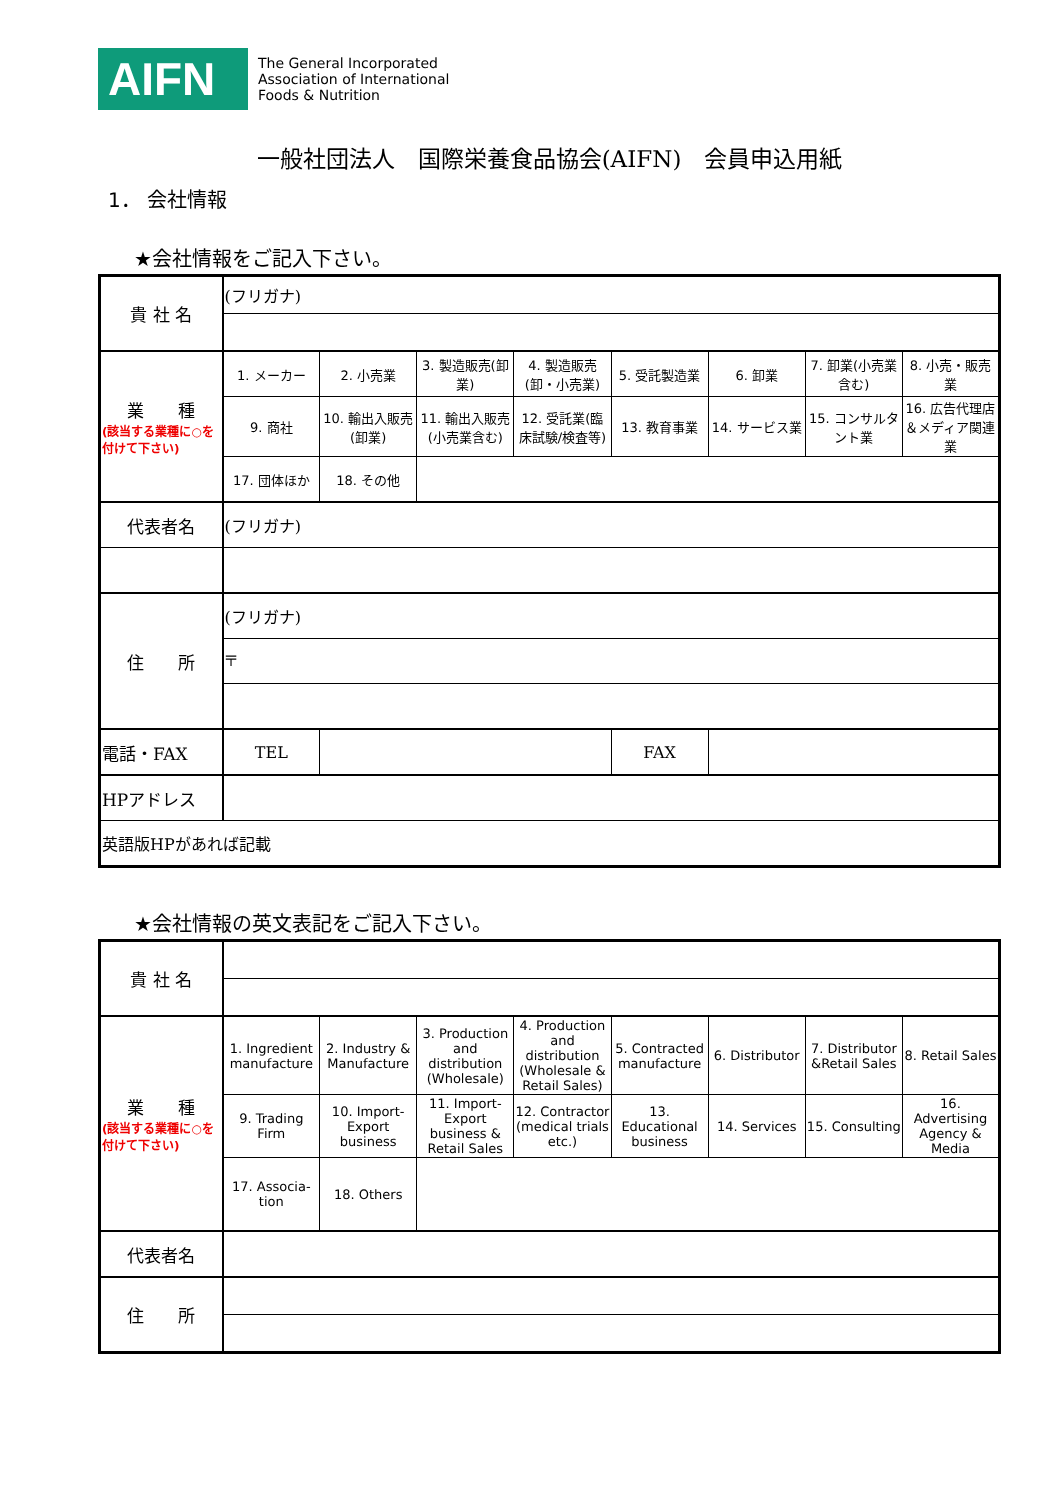AIFN
The General Incorporated
Association of International
Foods & Nutrition
一般社団法人　国際栄養食品協会(AIFN)　会員申込用紙
1． 会社情報
★会社情報をご記入下さい。
| 貴 社 名 | (フリガナ) | | | | | | | |
| 業 種 (該当する業種に○を付けて下さい) | 1. メーカー | 2. 小売業 | 3. 製造販売(卸業) | 4. 製造販売(卸・小売業) | 5. 受託製造業 | 6. 卸業 | 7. 卸業(小売業含む) | 8. 小売・販売業 |
| | 9. 商社 | 10. 輸出入販売(卸業) | 11. 輸出入販売(小売業含む) | 12. 受託業(臨床試験/検査等) | 13. 教育事業 | 14. サービス業 | 15. コンサルタント業 | 16. 広告代理店＆メディア関連業 |
| | 17. 団体ほか | 18. その他 | | | | | | |
| 代表者名 | (フリガナ) | | | | | | | |
| 住 所 | (フリガナ) | | | | | | | |
| | 〒 | | | | | | | |
| 電話・FAX | TEL | | | | FAX | | | |
| HPアドレス | | | | | | | | |
| 英語版HPがあれば記載 | | | | | | | | |
★会社情報の英文表記をご記入下さい。
| 貴 社 名 | | | | | | | | |
| 業 種 (該当する業種に○を付けて下さい) | 1. Ingredient manufacture | 2. Industry & Manufacture | 3. Production and distribution (Wholesale) | 4. Production and distribution (Wholesale & Retail Sales) | 5. Contracted manufacture | 6. Distributor | 7. Distributor &Retail Sales | 8. Retail Sales |
| | 9. Trading Firm | 10. Import-Export business | 11. Import-Export business & Retail Sales | 12. Contractor (medical trials etc.) | 13. Educational business | 14. Services | 15. Consulting | 16. Advertising Agency & Media |
| | 17. Associa-tion | 18. Others | | | | | | |
| 代表者名 | | | | | | | | |
| 住 所 | | | | | | | | |